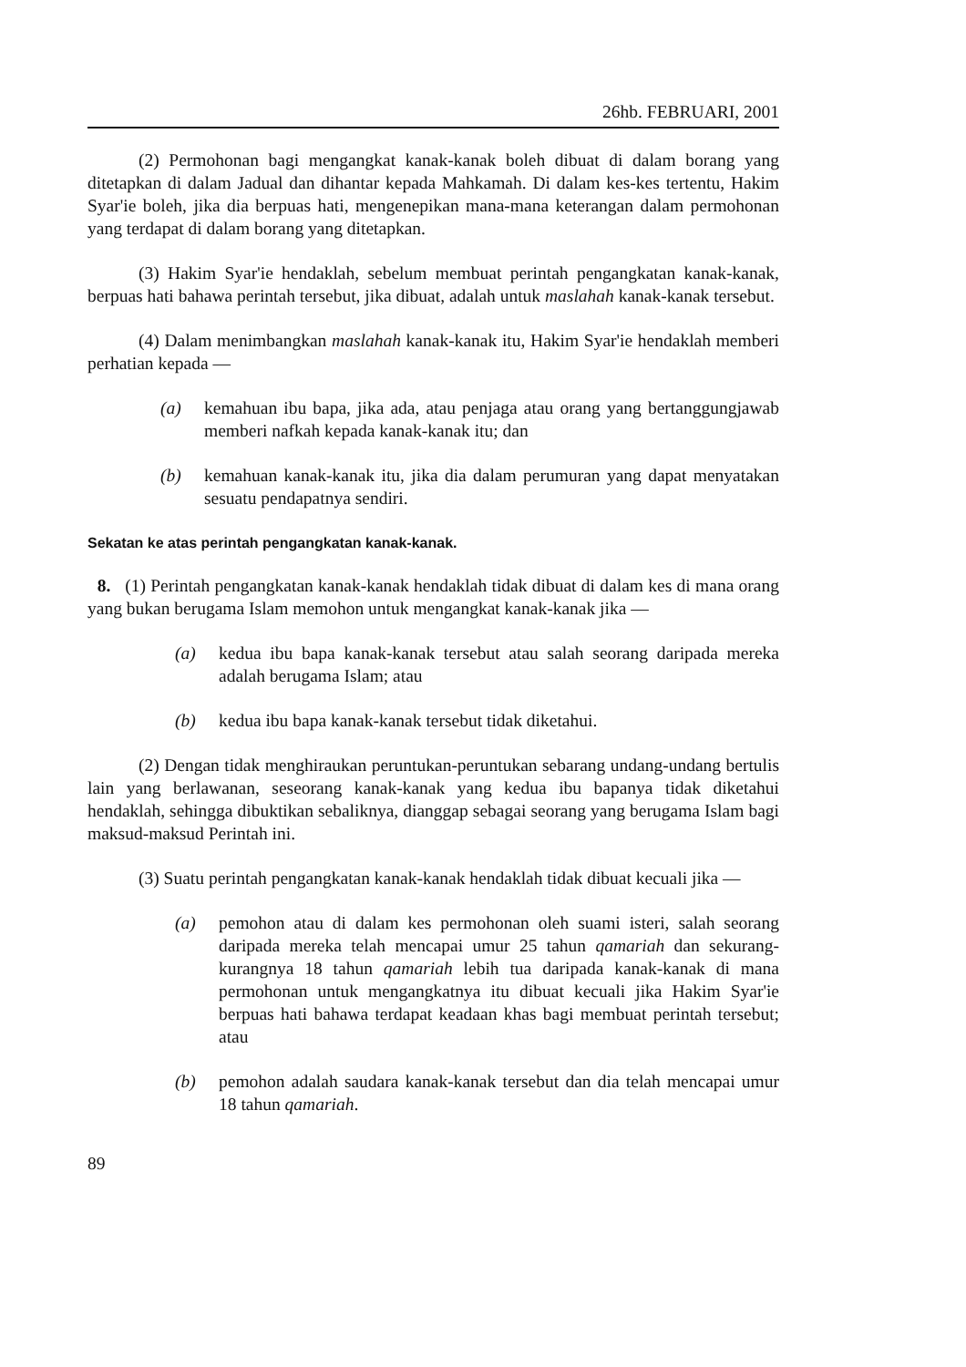26hb. FEBRUARI, 2001
(2) Permohonan bagi mengangkat kanak-kanak boleh dibuat di dalam borang yang ditetapkan di dalam Jadual dan dihantar kepada Mahkamah. Di dalam kes-kes tertentu, Hakim Syar'ie boleh, jika dia berpuas hati, mengenepikan mana-mana keterangan dalam permohonan yang terdapat di dalam borang yang ditetapkan.
(3) Hakim Syar'ie hendaklah, sebelum membuat perintah pengangkatan kanak-kanak, berpuas hati bahawa perintah tersebut, jika dibuat, adalah untuk maslahah kanak-kanak tersebut.
(4) Dalam menimbangkan maslahah kanak-kanak itu, Hakim Syar'ie hendaklah memberi perhatian kepada —
(a) kemahuan ibu bapa, jika ada, atau penjaga atau orang yang bertanggungjawab memberi nafkah kepada kanak-kanak itu; dan
(b) kemahuan kanak-kanak itu, jika dia dalam perumuran yang dapat menyatakan sesuatu pendapatnya sendiri.
Sekatan ke atas perintah pengangkatan kanak-kanak.
8. (1) Perintah pengangkatan kanak-kanak hendaklah tidak dibuat di dalam kes di mana orang yang bukan berugama Islam memohon untuk mengangkat kanak-kanak jika —
(a) kedua ibu bapa kanak-kanak tersebut atau salah seorang daripada mereka adalah berugama Islam; atau
(b) kedua ibu bapa kanak-kanak tersebut tidak diketahui.
(2) Dengan tidak menghiraukan peruntukan-peruntukan sebarang undang-undang bertulis lain yang berlawanan, seseorang kanak-kanak yang kedua ibu bapanya tidak diketahui hendaklah, sehingga dibuktikan sebaliknya, dianggap sebagai seorang yang berugama Islam bagi maksud-maksud Perintah ini.
(3) Suatu perintah pengangkatan kanak-kanak hendaklah tidak dibuat kecuali jika —
(a) pemohon atau di dalam kes permohonan oleh suami isteri, salah seorang daripada mereka telah mencapai umur 25 tahun qamariah dan sekurang-kurangnya 18 tahun qamariah lebih tua daripada kanak-kanak di mana permohonan untuk mengangkatnya itu dibuat kecuali jika Hakim Syar'ie berpuas hati bahawa terdapat keadaan khas bagi membuat perintah tersebut; atau
(b) pemohon adalah saudara kanak-kanak tersebut dan dia telah mencapai umur 18 tahun qamariah.
89